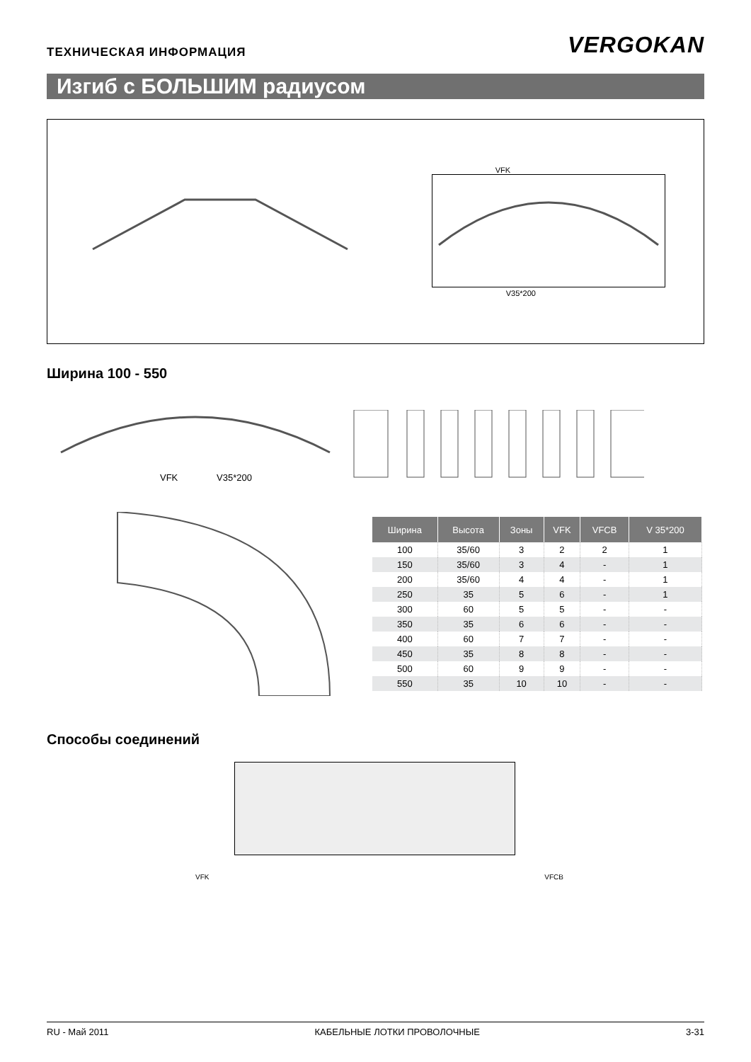ТЕХНИЧЕСКАЯ ИНФОРМАЦИЯ
VERGOKAN
Изгиб с БОЛЬШИМ радиусом
VFK
V35*200
Ширина 100 - 550
VFK
V35*200
| Ширина | Высота | Зоны | VFK | VFCB | V 35*200 |
| --- | --- | --- | --- | --- | --- |
| 100 | 35/60 | 3 | 2 | 2 | 1 |
| 150 | 35/60 | 3 | 4 | - | 1 |
| 200 | 35/60 | 4 | 4 | - | 1 |
| 250 | 35 | 5 | 6 | - | 1 |
| 300 | 60 | 5 | 5 | - | - |
| 350 | 35 | 6 | 6 | - | - |
| 400 | 60 | 7 | 7 | - | - |
| 450 | 35 | 8 | 8 | - | - |
| 500 | 60 | 9 | 9 | - | - |
| 550 | 35 | 10 | 10 | - | - |
Способы соединений
VFK VFCB
RU - Май 2011 КАБЕЛЬНЫЕ ЛОТКИ ПРОВОЛОЧНЫЕ 3-31